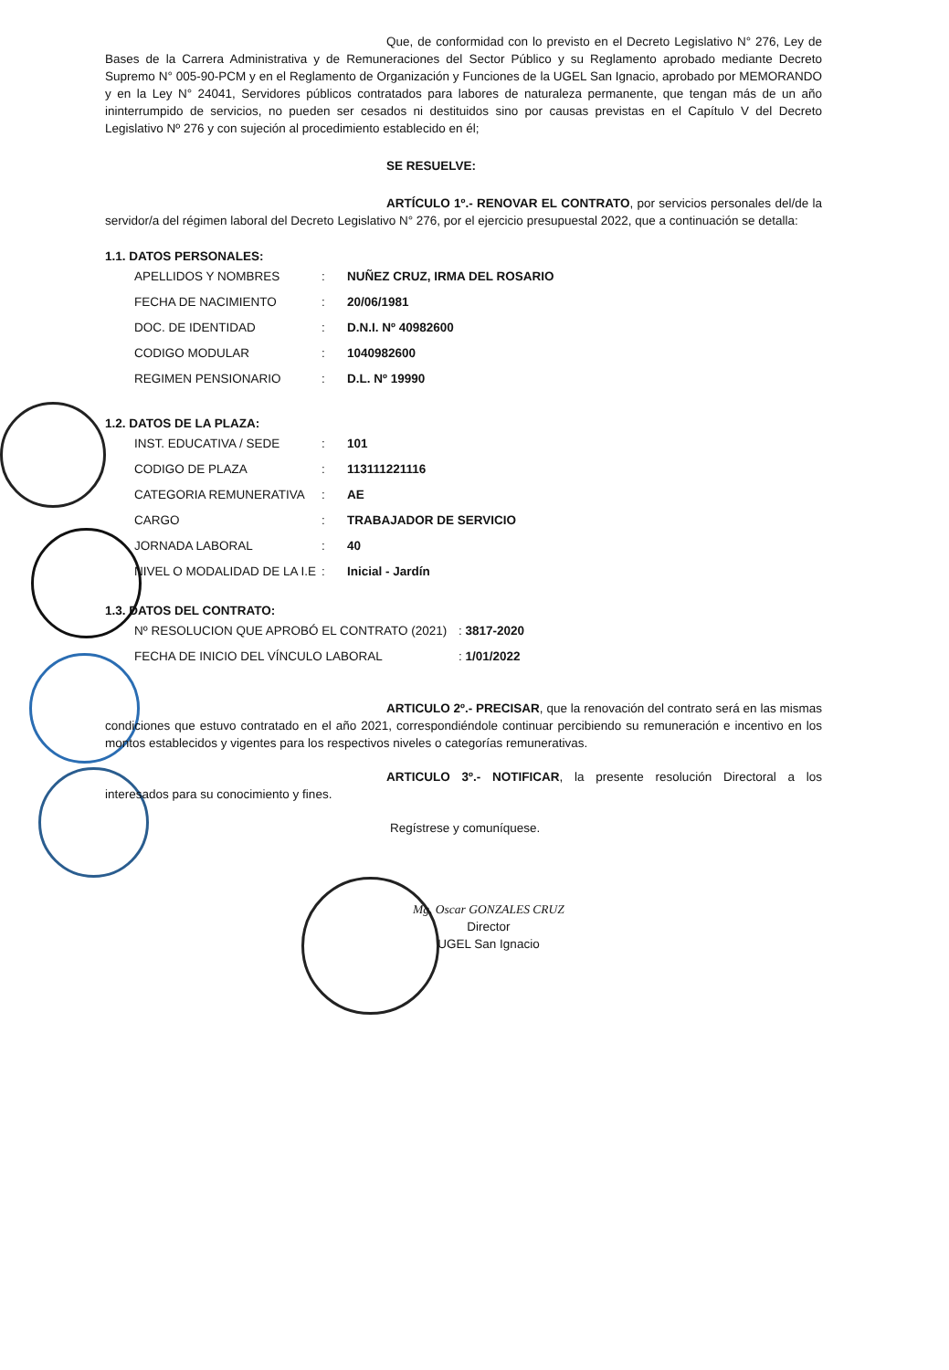Que, de conformidad con lo previsto en el Decreto Legislativo N° 276, Ley de Bases de la Carrera Administrativa y de Remuneraciones del Sector Público y su Reglamento aprobado mediante Decreto Supremo N° 005-90-PCM y en el Reglamento de Organización y Funciones de la UGEL San Ignacio, aprobado por MEMORANDO y en la Ley N° 24041, Servidores públicos contratados para labores de naturaleza permanente, que tengan más de un año ininterrumpido de servicios, no pueden ser cesados ni destituidos sino por causas previstas en el Capítulo V del Decreto Legislativo Nº 276 y con sujeción al procedimiento establecido en él;
SE RESUELVE:
ARTÍCULO 1º.- RENOVAR EL CONTRATO, por servicios personales del/de la servidor/a del régimen laboral del Decreto Legislativo N° 276, por el ejercicio presupuestal 2022, que a continuación se detalla:
1.1. DATOS PERSONALES:
| APELLIDOS Y NOMBRES | : | NUÑEZ CRUZ, IRMA DEL ROSARIO |
| FECHA DE NACIMIENTO | : | 20/06/1981 |
| DOC. DE IDENTIDAD | : | D.N.I. Nº 40982600 |
| CODIGO MODULAR | : | 1040982600 |
| REGIMEN PENSIONARIO | : | D.L. Nº 19990 |
1.2. DATOS DE LA PLAZA:
| INST. EDUCATIVA / SEDE | : | 101 |
| CODIGO DE PLAZA | : | 113111221116 |
| CATEGORIA REMUNERATIVA | : | AE |
| CARGO | : | TRABAJADOR DE SERVICIO |
| JORNADA LABORAL | : | 40 |
| NIVEL O MODALIDAD DE LA I.E | : | Inicial - Jardín |
1.3. DATOS DEL CONTRATO:
| Nº RESOLUCION QUE APROBÓ EL CONTRATO (2021) | : 3817-2020 |
| FECHA DE INICIO DEL VÍNCULO LABORAL | : 1/01/2022 |
ARTICULO 2º.- PRECISAR, que la renovación del contrato será en las mismas condiciones que estuvo contratado en el año 2021, correspondiéndole continuar percibiendo su remuneración e incentivo en los montos establecidos y vigentes para los respectivos niveles o categorías remunerativas.
ARTICULO 3º.- NOTIFICAR, la presente resolución Directoral a los interesados para su conocimiento y fines.
Regístrese y comuníquese.
Mg. Oscar GONZALES CRUZ
Director
UGEL San Ignacio